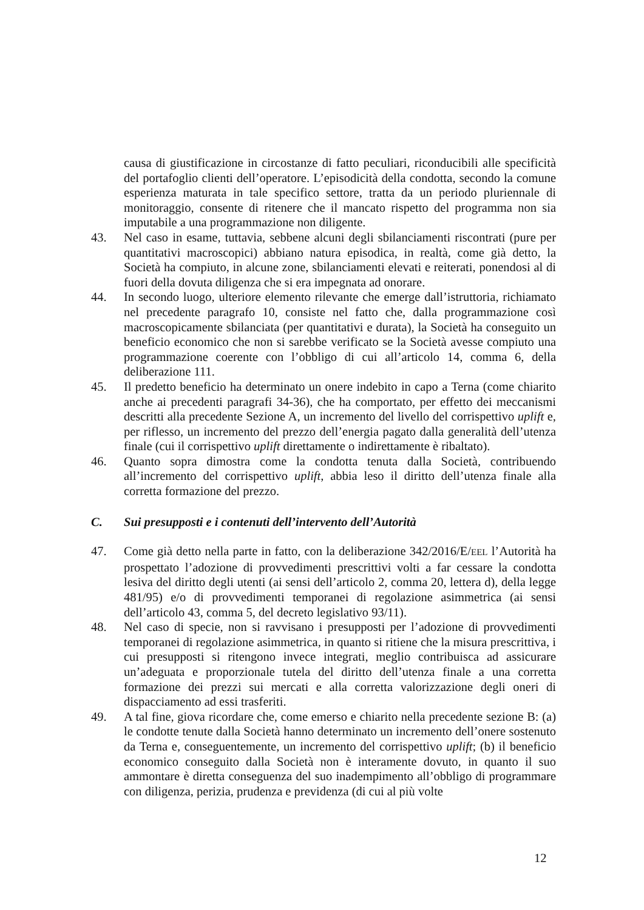causa di giustificazione in circostanze di fatto peculiari, riconducibili alle specificità del portafoglio clienti dell’operatore. L’episodicità della condotta, secondo la comune esperienza maturata in tale specifico settore, tratta da un periodo pluriennale di monitoraggio, consente di ritenere che il mancato rispetto del programma non sia imputabile a una programmazione non diligente.
43. Nel caso in esame, tuttavia, sebbene alcuni degli sbilanciamenti riscontrati (pure per quantitativi macroscopici) abbiano natura episodica, in realtà, come già detto, la Società ha compiuto, in alcune zone, sbilanciamenti elevati e reiterati, ponendosi al di fuori della dovuta diligenza che si era impegnata ad onorare.
44. In secondo luogo, ulteriore elemento rilevante che emerge dall’istruttoria, richiamato nel precedente paragrafo 10, consiste nel fatto che, dalla programmazione così macroscopicamente sbilanciata (per quantitativi e durata), la Società ha conseguito un beneficio economico che non si sarebbe verificato se la Società avesse compiuto una programmazione coerente con l’obbligo di cui all’articolo 14, comma 6, della deliberazione 111.
45. Il predetto beneficio ha determinato un onere indebito in capo a Terna (come chiarito anche ai precedenti paragrafi 34-36), che ha comportato, per effetto dei meccanismi descritti alla precedente Sezione A, un incremento del livello del corrispettivo uplift e, per riflesso, un incremento del prezzo dell’energia pagato dalla generalità dell’utenza finale (cui il corrispettivo uplift direttamente o indirettamente è ribaltato).
46. Quanto sopra dimostra come la condotta tenuta dalla Società, contribuendo all’incremento del corrispettivo uplift, abbia leso il diritto dell’utenza finale alla corretta formazione del prezzo.
C. Sui presupposti e i contenuti dell’intervento dell’Autorità
47. Come già detto nella parte in fatto, con la deliberazione 342/2016/E/EEL l’Autorità ha prospettato l’adozione di provvedimenti prescrittivi volti a far cessare la condotta lesiva del diritto degli utenti (ai sensi dell’articolo 2, comma 20, lettera d), della legge 481/95) e/o di provvedimenti temporanei di regolazione asimmetrica (ai sensi dell’articolo 43, comma 5, del decreto legislativo 93/11).
48. Nel caso di specie, non si ravvisano i presupposti per l’adozione di provvedimenti temporanei di regolazione asimmetrica, in quanto si ritiene che la misura prescrittiva, i cui presupposti si ritengono invece integrati, meglio contribuisca ad assicurare un’adeguata e proporzionale tutela del diritto dell’utenza finale a una corretta formazione dei prezzi sui mercati e alla corretta valorizzazione degli oneri di dispacciamento ad essi trasferiti.
49. A tal fine, giova ricordare che, come emerso e chiarito nella precedente sezione B: (a) le condotte tenute dalla Società hanno determinato un incremento dell’onere sostenuto da Terna e, conseguentemente, un incremento del corrispettivo uplift; (b) il beneficio economico conseguito dalla Società non è interamente dovuto, in quanto il suo ammontare è diretta conseguenza del suo inadempimento all’obbligo di programmare con diligenza, perizia, prudenza e previdenza (di cui al più volte
12